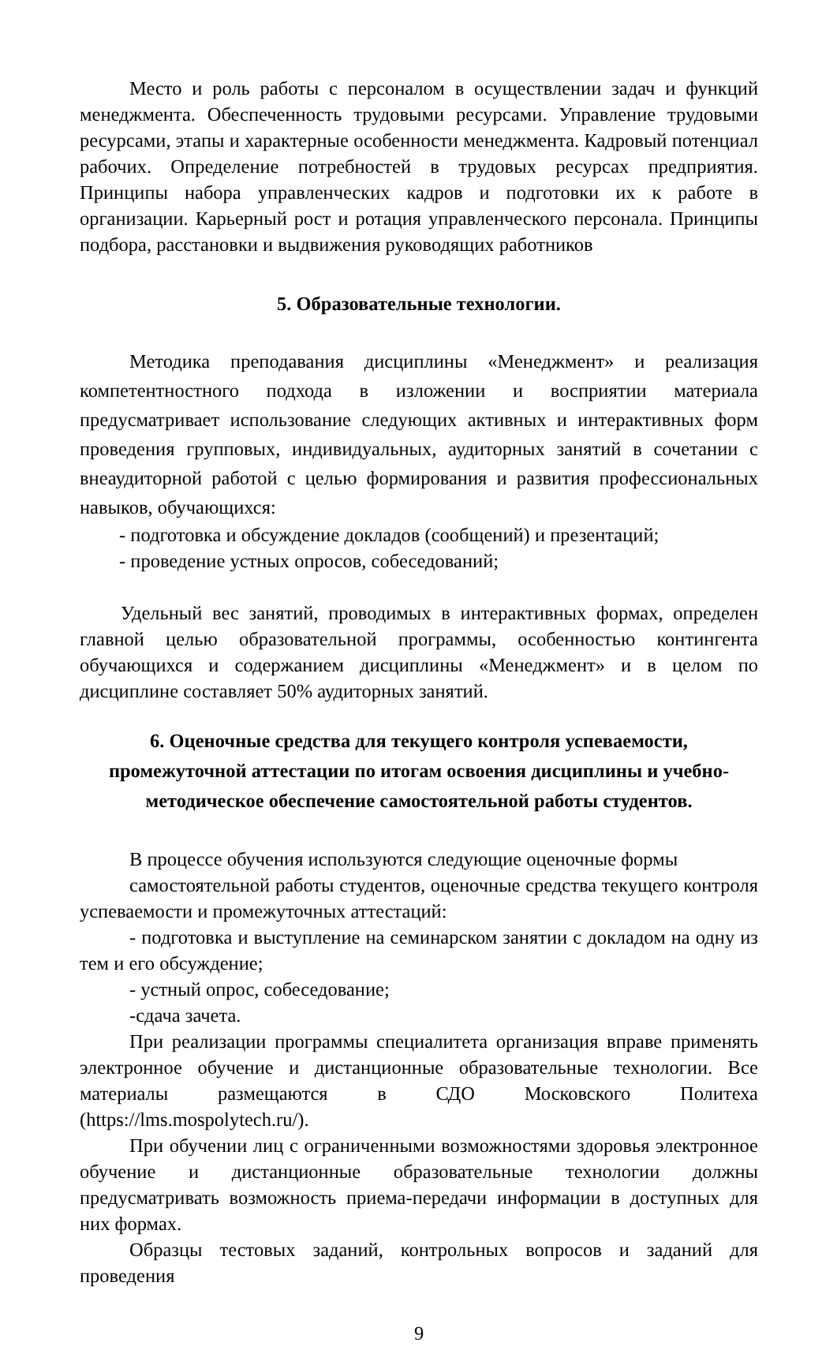Место и роль работы с персоналом в осуществлении задач и функций менеджмента. Обеспеченность трудовыми ресурсами. Управление трудовыми ресурсами, этапы и характерные особенности менеджмента. Кадровый потенциал рабочих. Определение потребностей в трудовых ресурсах предприятия. Принципы набора управленческих кадров и подготовки их к работе в организации. Карьерный рост и ротация управленческого персонала. Принципы подбора, расстановки и выдвижения руководящих работников
5. Образовательные технологии.
Методика преподавания дисциплины «Менеджмент» и реализация компетентностного подхода в изложении и восприятии материала предусматривает использование следующих активных и интерактивных форм проведения групповых, индивидуальных, аудиторных занятий в сочетании с внеаудиторной работой с целью формирования и развития профессиональных навыков, обучающихся:
- подготовка и обсуждение докладов (сообщений) и презентаций;
- проведение устных опросов, собеседований;
Удельный вес занятий, проводимых в интерактивных формах, определен главной целью образовательной программы, особенностью контингента обучающихся и содержанием дисциплины «Менеджмент» и в целом по дисциплине составляет 50% аудиторных занятий.
6. Оценочные средства для текущего контроля успеваемости, промежуточной аттестации по итогам освоения дисциплины и учебно-методическое обеспечение самостоятельной работы студентов.
В процессе обучения используются следующие оценочные формы
самостоятельной работы студентов, оценочные средства текущего контроля успеваемости и промежуточных аттестаций:
- подготовка и выступление на семинарском занятии с докладом на одну из тем и его обсуждение;
- устный опрос, собеседование;
-сдача зачета.
При реализации программы специалитета организация вправе применять электронное обучение и дистанционные образовательные технологии. Все материалы размещаются в СДО Московского Политеха (https://lms.mospolytech.ru/).
При обучении лиц с ограниченными возможностями здоровья электронное обучение и дистанционные образовательные технологии должны предусматривать возможность приема-передачи информации в доступных для них формах.
Образцы тестовых заданий, контрольных вопросов и заданий для проведения
9